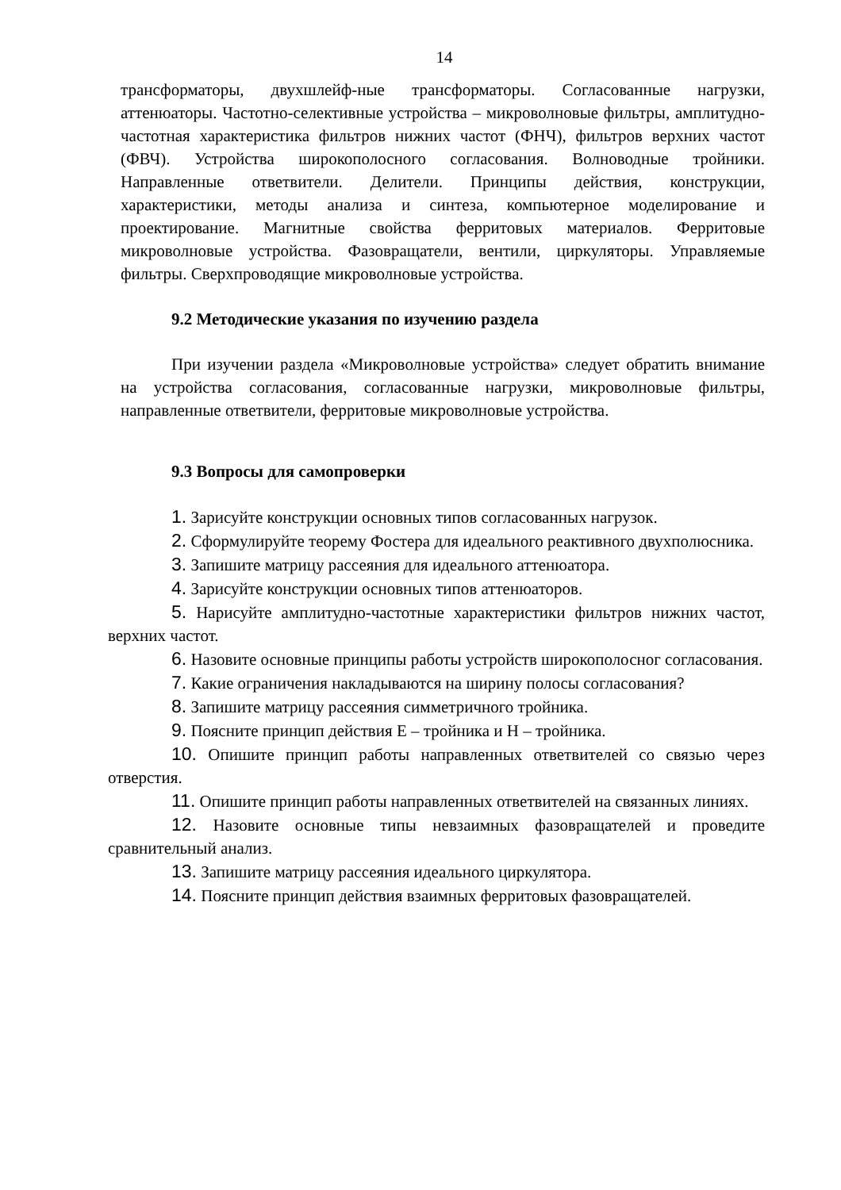14
трансформаторы, двухшлейф-ные трансформаторы. Согласованные нагрузки, аттенюаторы. Частотно-селективные устройства – микроволновые фильтры, амплитудно-частотная характеристика фильтров нижних частот (ФНЧ), фильтров верхних частот (ФВЧ). Устройства широкополосного согласования. Волноводные тройники. Направленные ответвители. Делители. Принципы действия, конструкции, характеристики, методы анализа и синтеза, компьютерное моделирование и проектирование. Магнитные свойства ферритовых материалов. Ферритовые микроволновые устройства. Фазовращатели, вентили, циркуляторы. Управляемые фильтры. Сверхпроводящие микроволновые устройства.
9.2 Методические указания по изучению раздела
При изучении раздела «Микроволновые устройства» следует обратить внимание на устройства согласования, согласованные нагрузки, микроволновые фильтры, направленные ответвители, ферритовые микроволновые устройства.
9.3 Вопросы для самопроверки
1. Зарисуйте конструкции основных типов согласованных нагрузок.
2. Сформулируйте теорему Фостера для идеального реактивного двухполюсника.
3. Запишите матрицу рассеяния для идеального аттенюатора.
4. Зарисуйте конструкции основных типов аттенюаторов.
5. Нарисуйте амплитудно-частотные характеристики фильтров нижних частот, верхних частот.
6. Назовите основные принципы работы устройств широкополосног согласования.
7. Какие ограничения накладываются на ширину полосы согласования?
8. Запишите матрицу рассеяния симметричного тройника.
9. Поясните принцип действия Е – тройника и Н – тройника.
10. Опишите принцип работы направленных ответвителей со связью через отверстия.
11. Опишите принцип работы направленных ответвителей на связанных линиях.
12. Назовите основные типы невзаимных фазовращателей и проведите сравнительный анализ.
13. Запишите матрицу рассеяния идеального циркулятора.
14. Поясните принцип действия взаимных ферритовых фазовращателей.